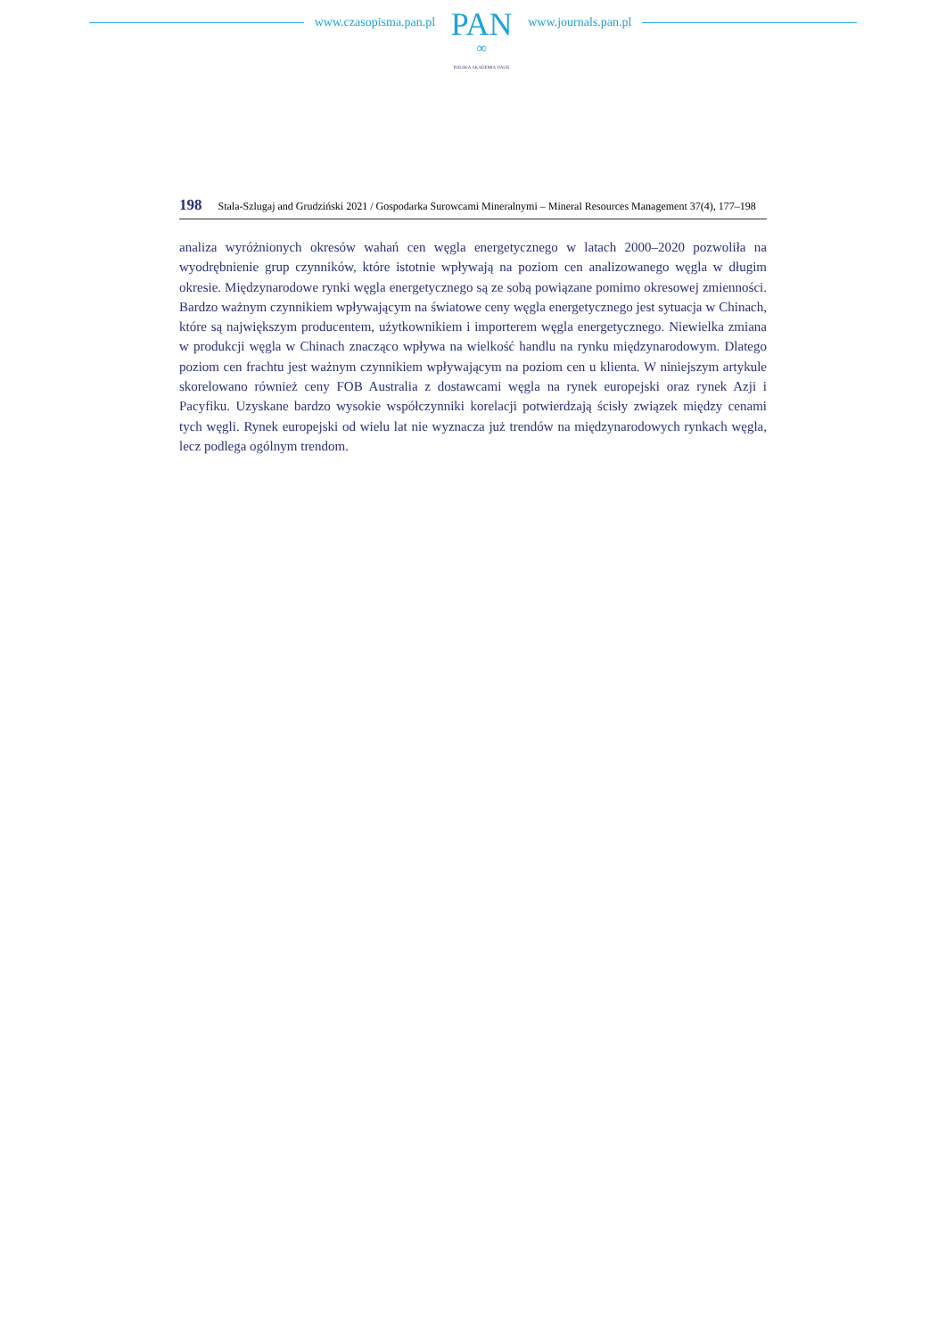www.czasopisma.pan.pl
PAN
∞
POLSKA AKADEMIA NAUK
www.journals.pan.pl
198 Stala-Szlugaj and Grudziński 2021 / Gospodarka Surowcami Mineralnymi – Mineral Resources Management 37(4), 177–198
analiza wyróżnionych okresów wahań cen węgla energetycznego w latach 2000–2020 pozwoliła na wyodrębnienie grup czynników, które istotnie wpływają na poziom cen analizowanego węgla w długim okresie. Międzynarodowe rynki węgla energetycznego są ze sobą powiązane pomimo okresowej zmienności. Bardzo ważnym czynnikiem wpływającym na światowe ceny węgla energetycznego jest sytuacja w Chinach, które są największym producentem, użytkownikiem i importerem węgla energetycznego. Niewielka zmiana w produkcji węgla w Chinach znacząco wpływa na wielkość handlu na rynku międzynarodowym. Dlatego poziom cen frachtu jest ważnym czynnikiem wpływającym na poziom cen u klienta. W niniejszym artykule skorelowano również ceny FOB Australia z dostawcami węgla na rynek europejski oraz rynek Azji i Pacyfiku. Uzyskane bardzo wysokie współczynniki korelacji potwierdzają ścisły związek między cenami tych węgli. Rynek europejski od wielu lat nie wyznacza już trendów na międzynarodowych rynkach węgla, lecz podlega ogólnym trendom.